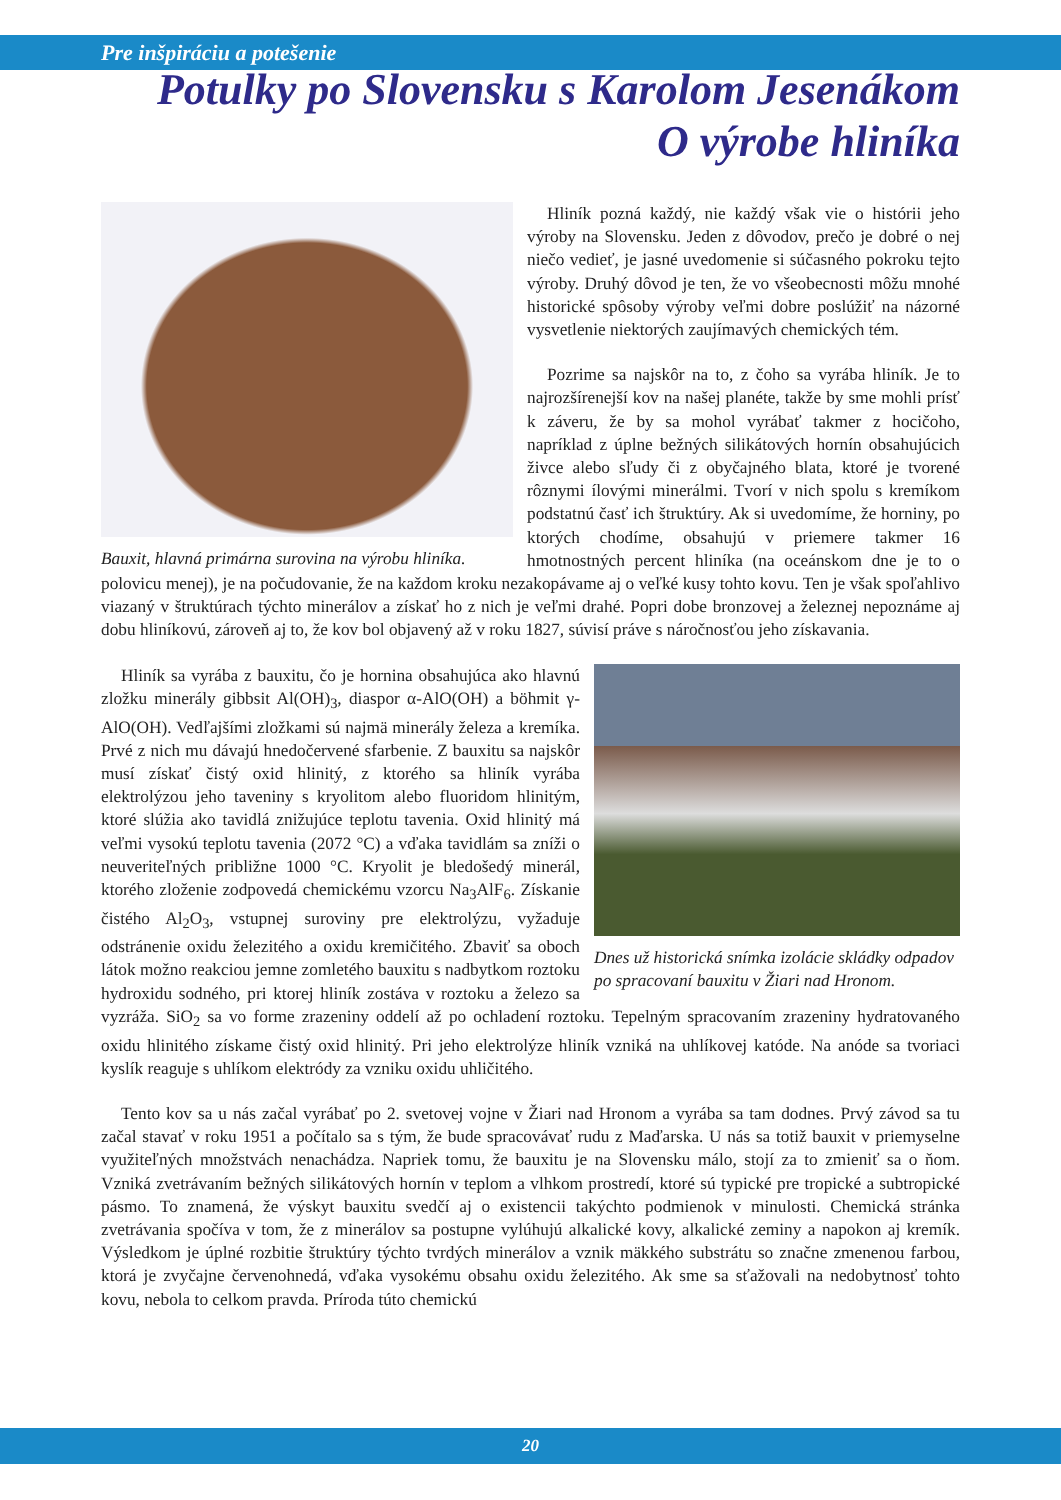Pre inšpiráciu a potešenie
Potulky po Slovensku s Karolom Jesenákom
O výrobe hliníka
Bauxit, hlavná primárna surovina na výrobu hliníka.
Hliník pozná každý, nie každý však vie o histórii jeho výroby na Slovensku. Jeden z dôvodov, prečo je dobré o nej niečo vedieť, je jasné uvedomenie si súčasného pokroku tejto výroby. Druhý dôvod je ten, že vo všeobecnosti môžu mnohé historické spôsoby výroby veľmi dobre poslúžiť na názorné vysvetlenie niektorých zaujímavých chemických tém.
Pozrime sa najskôr na to, z čoho sa vyrába hliník. Je to najrozšírenejší kov na našej planéte, takže by sme mohli prísť k záveru, že by sa mohol vyrábať takmer z hocičoho, napríklad z úplne bežných silikátových hornín obsahujúcich živce alebo sľudy či z obyčajného blata, ktoré je tvorené rôznymi ílovými minerálmi. Tvorí v nich spolu s kremíkom podstatnú časť ich štruktúry. Ak si uvedomíme, že horniny, po ktorých chodíme, obsahujú v priemere takmer 16 hmotnostných percent hliníka (na oceánskom dne je to o polovicu menej), je na počudovanie, že na každom kroku nezakopávame aj o veľké kusy tohto kovu. Ten je však spoľahlivo viazaný v štruktúrach týchto minerálov a získať ho z nich je veľmi drahé. Popri dobe bronzovej a železnej nepoznáme aj dobu hliníkovú, zároveň aj to, že kov bol objavený až v roku 1827, súvisí práve s náročnosťou jeho získavania.
Dnes už historická snímka izolácie skládky odpadov po spracovaní bauxitu v Žiari nad Hronom.
Hliník sa vyrába z bauxitu, čo je hornina obsahujúca ako hlavnú zložku minerály gibbsit Al(OH)<sub>3</sub>, diaspor α-AlO(OH) a böhmit γ-AlO(OH). Vedľajšími zložkami sú najmä minerály železa a kremíka. Prvé z nich mu dávajú hnedočervené sfarbenie. Z bauxitu sa najskôr musí získať čistý oxid hlinitý, z ktorého sa hliník vyrába elektrolýzou jeho taveniny s kryolitom alebo fluoridom hlinitým, ktoré slúžia ako tavidlá znižujúce teplotu tavenia. Oxid hlinitý má veľmi vysokú teplotu tavenia (2072 °C) a vďaka tavidlám sa zníži o neuveriteľných približne 1000 °C. Kryolit je bledošedý minerál, ktorého zloženie zodpovedá chemickému vzorcu Na<sub>3</sub>AlF<sub>6</sub>. Získanie čistého Al<sub>2</sub>O<sub>3</sub>, vstupnej suroviny pre elektrolýzu, vyžaduje odstránenie oxidu železitého a oxidu kremičitého. Zbaviť sa oboch látok možno reakciou jemne zomletého bauxitu s nadbytkom roztoku hydroxidu sodného, pri ktorej hliník zostáva v roztoku a železo sa vyzráža. SiO<sub>2</sub> sa vo forme zrazeniny oddelí až po ochladení roztoku. Tepelným spracovaním zrazeniny hydratovaného oxidu hlinitého získame čistý oxid hlinitý. Pri jeho elektrolýze hliník vzniká na uhlíkovej katóde. Na anóde sa tvoriaci kyslík reaguje s uhlíkom elektródy za vzniku oxidu uhličitého.
Tento kov sa u nás začal vyrábať po 2. svetovej vojne v Žiari nad Hronom a vyrába sa tam dodnes. Prvý závod sa tu začal stavať v roku 1951 a počítalo sa s tým, že bude spracovávať rudu z Maďarska. U nás sa totiž bauxit v priemyselne využiteľných množstvách nenachádza. Napriek tomu, že bauxitu je na Slovensku málo, stojí za to zmieniť sa o ňom. Vzniká zvetrávaním bežných silikátových hornín v teplom a vlhkom prostredí, ktoré sú typické pre tropické a subtropické pásmo. To znamená, že výskyt bauxitu svedčí aj o existencii takýchto podmienok v minulosti. Chemická stránka zvetrávania spočíva v tom, že z minerálov sa postupne vylúhujú alkalické kovy, alkalické zeminy a napokon aj kremík. Výsledkom je úplné rozbitie štruktúry týchto tvrdých minerálov a vznik mäkkého substrátu so značne zmenenou farbou, ktorá je zvyčajne červenohnedá, vďaka vysokému obsahu oxidu železitého. Ak sme sa sťažovali na nedobytnosť tohto kovu, nebola to celkom pravda. Príroda túto chemickú
20